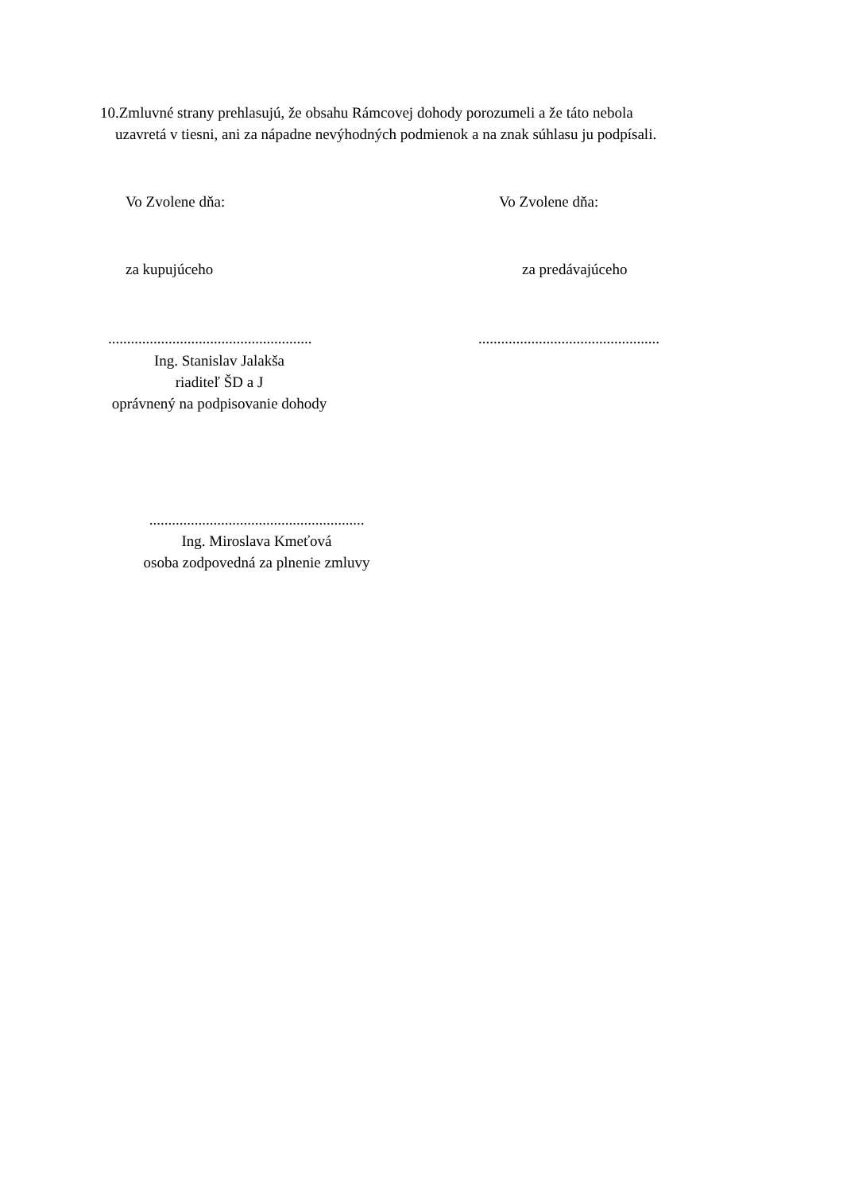10.Zmluvné strany prehlasujú, že obsahu Rámcovej dohody porozumeli a že táto nebola
uzavretá v tiesni, ani za nápadne nevýhodných podmienok a na znak súhlasu ju podpísali.
Vo Zvolene dňa: Vo Zvolene dňa:
za kupujúceho za predávajúceho
...................................................... ................................................
Ing. Stanislav Jalakša
riaditeľ ŠD a J
oprávnený na podpisovanie dohody
.........................................................
Ing. Miroslava Kmeťová
osoba zodpovedná za plnenie zmluvy